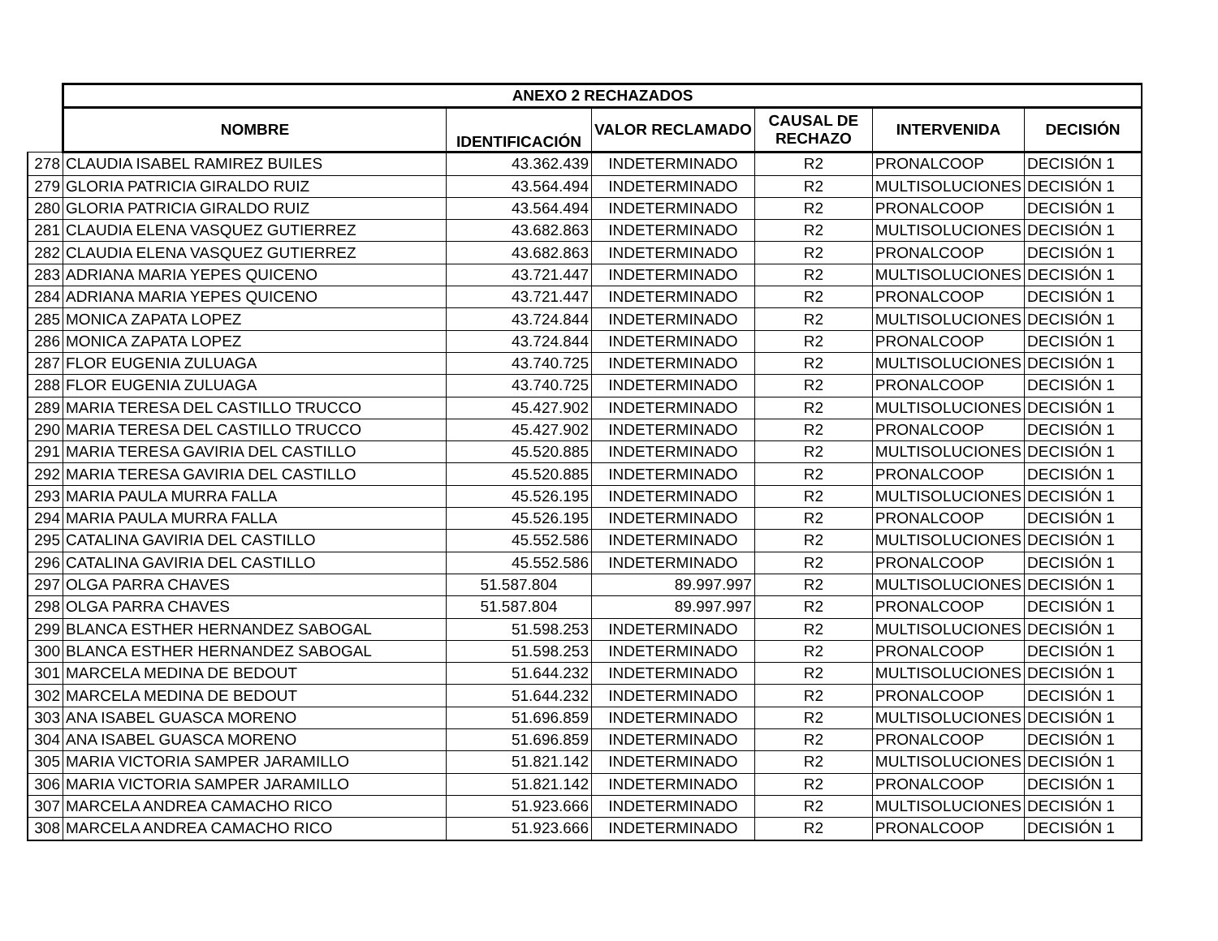| | ANEXO 2 RECHAZADOS | | | | | |
| | NOMBRE | IDENTIFICACIÓN | VALOR RECLAMADO | CAUSAL DE RECHAZO | INTERVENIDA | DECISIÓN |
| 278 | CLAUDIA ISABEL RAMIREZ BUILES | 43.362.439 | INDETERMINADO | R2 | PRONALCOOP | DECISIÓN 1 |
| 279 | GLORIA PATRICIA GIRALDO RUIZ | 43.564.494 | INDETERMINADO | R2 | MULTISOLUCIONES | DECISIÓN 1 |
| 280 | GLORIA PATRICIA GIRALDO RUIZ | 43.564.494 | INDETERMINADO | R2 | PRONALCOOP | DECISIÓN 1 |
| 281 | CLAUDIA ELENA VASQUEZ GUTIERREZ | 43.682.863 | INDETERMINADO | R2 | MULTISOLUCIONES | DECISIÓN 1 |
| 282 | CLAUDIA ELENA VASQUEZ GUTIERREZ | 43.682.863 | INDETERMINADO | R2 | PRONALCOOP | DECISIÓN 1 |
| 283 | ADRIANA MARIA YEPES QUICENO | 43.721.447 | INDETERMINADO | R2 | MULTISOLUCIONES | DECISIÓN 1 |
| 284 | ADRIANA MARIA YEPES QUICENO | 43.721.447 | INDETERMINADO | R2 | PRONALCOOP | DECISIÓN 1 |
| 285 | MONICA ZAPATA LOPEZ | 43.724.844 | INDETERMINADO | R2 | MULTISOLUCIONES | DECISIÓN 1 |
| 286 | MONICA ZAPATA LOPEZ | 43.724.844 | INDETERMINADO | R2 | PRONALCOOP | DECISIÓN 1 |
| 287 | FLOR EUGENIA ZULUAGA | 43.740.725 | INDETERMINADO | R2 | MULTISOLUCIONES | DECISIÓN 1 |
| 288 | FLOR EUGENIA ZULUAGA | 43.740.725 | INDETERMINADO | R2 | PRONALCOOP | DECISIÓN 1 |
| 289 | MARIA TERESA DEL CASTILLO TRUCCO | 45.427.902 | INDETERMINADO | R2 | MULTISOLUCIONES | DECISIÓN 1 |
| 290 | MARIA TERESA DEL CASTILLO TRUCCO | 45.427.902 | INDETERMINADO | R2 | PRONALCOOP | DECISIÓN 1 |
| 291 | MARIA TERESA GAVIRIA DEL CASTILLO | 45.520.885 | INDETERMINADO | R2 | MULTISOLUCIONES | DECISIÓN 1 |
| 292 | MARIA TERESA GAVIRIA DEL CASTILLO | 45.520.885 | INDETERMINADO | R2 | PRONALCOOP | DECISIÓN 1 |
| 293 | MARIA PAULA MURRA FALLA | 45.526.195 | INDETERMINADO | R2 | MULTISOLUCIONES | DECISIÓN 1 |
| 294 | MARIA PAULA MURRA FALLA | 45.526.195 | INDETERMINADO | R2 | PRONALCOOP | DECISIÓN 1 |
| 295 | CATALINA GAVIRIA DEL CASTILLO | 45.552.586 | INDETERMINADO | R2 | MULTISOLUCIONES | DECISIÓN 1 |
| 296 | CATALINA GAVIRIA DEL CASTILLO | 45.552.586 | INDETERMINADO | R2 | PRONALCOOP | DECISIÓN 1 |
| 297 | OLGA PARRA CHAVES | 51.587.804 | 89.997.997 | R2 | MULTISOLUCIONES | DECISIÓN 1 |
| 298 | OLGA PARRA CHAVES | 51.587.804 | 89.997.997 | R2 | PRONALCOOP | DECISIÓN 1 |
| 299 | BLANCA ESTHER HERNANDEZ SABOGAL | 51.598.253 | INDETERMINADO | R2 | MULTISOLUCIONES | DECISIÓN 1 |
| 300 | BLANCA ESTHER HERNANDEZ SABOGAL | 51.598.253 | INDETERMINADO | R2 | PRONALCOOP | DECISIÓN 1 |
| 301 | MARCELA MEDINA DE BEDOUT | 51.644.232 | INDETERMINADO | R2 | MULTISOLUCIONES | DECISIÓN 1 |
| 302 | MARCELA MEDINA DE BEDOUT | 51.644.232 | INDETERMINADO | R2 | PRONALCOOP | DECISIÓN 1 |
| 303 | ANA ISABEL GUASCA MORENO | 51.696.859 | INDETERMINADO | R2 | MULTISOLUCIONES | DECISIÓN 1 |
| 304 | ANA ISABEL GUASCA MORENO | 51.696.859 | INDETERMINADO | R2 | PRONALCOOP | DECISIÓN 1 |
| 305 | MARIA VICTORIA SAMPER JARAMILLO | 51.821.142 | INDETERMINADO | R2 | MULTISOLUCIONES | DECISIÓN 1 |
| 306 | MARIA VICTORIA SAMPER JARAMILLO | 51.821.142 | INDETERMINADO | R2 | PRONALCOOP | DECISIÓN 1 |
| 307 | MARCELA ANDREA CAMACHO RICO | 51.923.666 | INDETERMINADO | R2 | MULTISOLUCIONES | DECISIÓN 1 |
| 308 | MARCELA ANDREA CAMACHO RICO | 51.923.666 | INDETERMINADO | R2 | PRONALCOOP | DECISIÓN 1 |